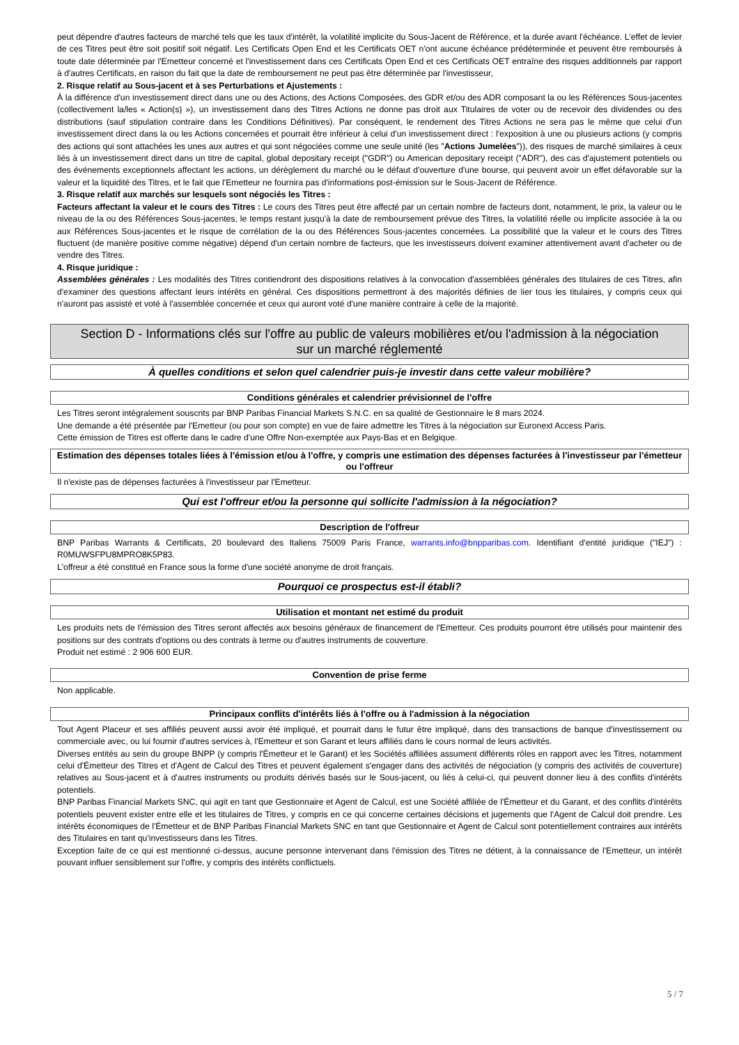peut dépendre d'autres facteurs de marché tels que les taux d'intérêt, la volatilité implicite du Sous-Jacent de Référence, et la durée avant l'échéance. L'effet de levier de ces Titres peut être soit positif soit négatif. Les Certificats Open End et les Certificats OET n'ont aucune échéance prédéterminée et peuvent être remboursés à toute date déterminée par l'Emetteur concerné et l'investissement dans ces Certificats Open End et ces Certificats OET entraîne des risques additionnels par rapport à d'autres Certificats, en raison du fait que la date de remboursement ne peut pas être déterminée par l'investisseur,
2. Risque relatif au Sous-jacent et à ses Perturbations et Ajustements :
À la différence d'un investissement direct dans une ou des Actions, des Actions Composées, des GDR et/ou des ADR composant la ou les Références Sous-jacentes (collectivement la/les « Action(s) »), un investissement dans des Titres Actions ne donne pas droit aux Titulaires de voter ou de recevoir des dividendes ou des distributions (sauf stipulation contraire dans les Conditions Définitives). Par conséquent, le rendement des Titres Actions ne sera pas le même que celui d'un investissement direct dans la ou les Actions concernées et pourrait être inférieur à celui d'un investissement direct : l'exposition à une ou plusieurs actions (y compris des actions qui sont attachées les unes aux autres et qui sont négociées comme une seule unité (les "Actions Jumelées")), des risques de marché similaires à ceux liés à un investissement direct dans un titre de capital, global depositary receipt ("GDR") ou American depositary receipt ("ADR"), des cas d'ajustement potentiels ou des événements exceptionnels affectant les actions, un dérèglement du marché ou le défaut d'ouverture d'une bourse, qui peuvent avoir un effet défavorable sur la valeur et la liquidité des Titres, et le fait que l'Emetteur ne fournira pas d'informations post-émission sur le Sous-Jacent de Référence.
3. Risque relatif aux marchés sur lesquels sont négociés les Titres :
Facteurs affectant la valeur et le cours des Titres : Le cours des Titres peut être affecté par un certain nombre de facteurs dont, notamment, le prix, la valeur ou le niveau de la ou des Références Sous-jacentes, le temps restant jusqu'à la date de remboursement prévue des Titres, la volatilité réelle ou implicite associée à la ou aux Références Sous-jacentes et le risque de corrélation de la ou des Références Sous-jacentes concernées. La possibilité que la valeur et le cours des Titres fluctuent (de manière positive comme négative) dépend d'un certain nombre de facteurs, que les investisseurs doivent examiner attentivement avant d'acheter ou de vendre des Titres.
4. Risque juridique :
Assemblées générales : Les modalités des Titres contiendront des dispositions relatives à la convocation d'assemblées générales des titulaires de ces Titres, afin d'examiner des questions affectant leurs intérêts en général. Ces dispositions permettront à des majorités définies de lier tous les titulaires, y compris ceux qui n'auront pas assisté et voté à l'assemblée concernée et ceux qui auront voté d'une manière contraire à celle de la majorité.
Section D - Informations clés sur l'offre au public de valeurs mobilières et/ou l'admission à la négociation sur un marché réglementé
À quelles conditions et selon quel calendrier puis-je investir dans cette valeur mobilière?
Conditions générales et calendrier prévisionnel de l'offre
Les Titres seront intégralement souscrits par BNP Paribas Financial Markets S.N.C. en sa qualité de Gestionnaire le 8 mars 2024.
Une demande a été présentée par l'Emetteur (ou pour son compte) en vue de faire admettre les Titres à la négociation sur Euronext Access Paris.
Cette émission de Titres est offerte dans le cadre d'une Offre Non-exemptée aux Pays-Bas et en Belgique.
Estimation des dépenses totales liées à l'émission et/ou à l'offre, y compris une estimation des dépenses facturées à l'investisseur par l'émetteur ou l'offreur
Il n'existe pas de dépenses facturées à l'investisseur par l'Emetteur.
Qui est l'offreur et/ou la personne qui sollicite l'admission à la négociation?
Description de l'offreur
BNP Paribas Warrants & Certificats, 20 boulevard des Italiens 75009 Paris France, warrants.info@bnpparibas.com. Identifiant d'entité juridique ("IEJ") : R0MUWSFPU8MPRO8K5P83.
L'offreur a été constitué en France sous la forme d'une société anonyme de droit français.
Pourquoi ce prospectus est-il établi?
Utilisation et montant net estimé du produit
Les produits nets de l'émission des Titres seront affectés aux besoins généraux de financement de l'Emetteur. Ces produits pourront être utilisés pour maintenir des positions sur des contrats d'options ou des contrats à terme ou d'autres instruments de couverture.
Produit net estimé : 2 906 600 EUR.
Convention de prise ferme
Non applicable.
Principaux conflits d'intérêts liés à l'offre ou à l'admission à la négociation
Tout Agent Placeur et ses affiliés peuvent aussi avoir été impliqué, et pourrait dans le futur être impliqué, dans des transactions de banque d'investissement ou commerciale avec, ou lui fournir d'autres services à, l'Emetteur et son Garant et leurs affiliés dans le cours normal de leurs activités.
Diverses entités au sein du groupe BNPP (y compris l'Émetteur et le Garant) et les Sociétés affiliées assument différents rôles en rapport avec les Titres, notamment celui d'Émetteur des Titres et d'Agent de Calcul des Titres et peuvent également s'engager dans des activités de négociation (y compris des activités de couverture) relatives au Sous-jacent et à d'autres instruments ou produits dérivés basés sur le Sous-jacent, ou liés à celui-ci, qui peuvent donner lieu à des conflits d'intérêts potentiels.
BNP Paribas Financial Markets SNC, qui agit en tant que Gestionnaire et Agent de Calcul, est une Société affiliée de l'Émetteur et du Garant, et des conflits d'intérêts potentiels peuvent exister entre elle et les titulaires de Titres, y compris en ce qui concerne certaines décisions et jugements que l'Agent de Calcul doit prendre. Les intérêts économiques de l'Émetteur et de BNP Paribas Financial Markets SNC en tant que Gestionnaire et Agent de Calcul sont potentiellement contraires aux intérêts des Titulaires en tant qu'investisseurs dans les Titres.
Exception faite de ce qui est mentionné ci-dessus, aucune personne intervenant dans l'émission des Titres ne détient, à la connaissance de l'Emetteur, un intérêt pouvant influer sensiblement sur l'offre, y compris des intérêts conflictuels.
5 / 7